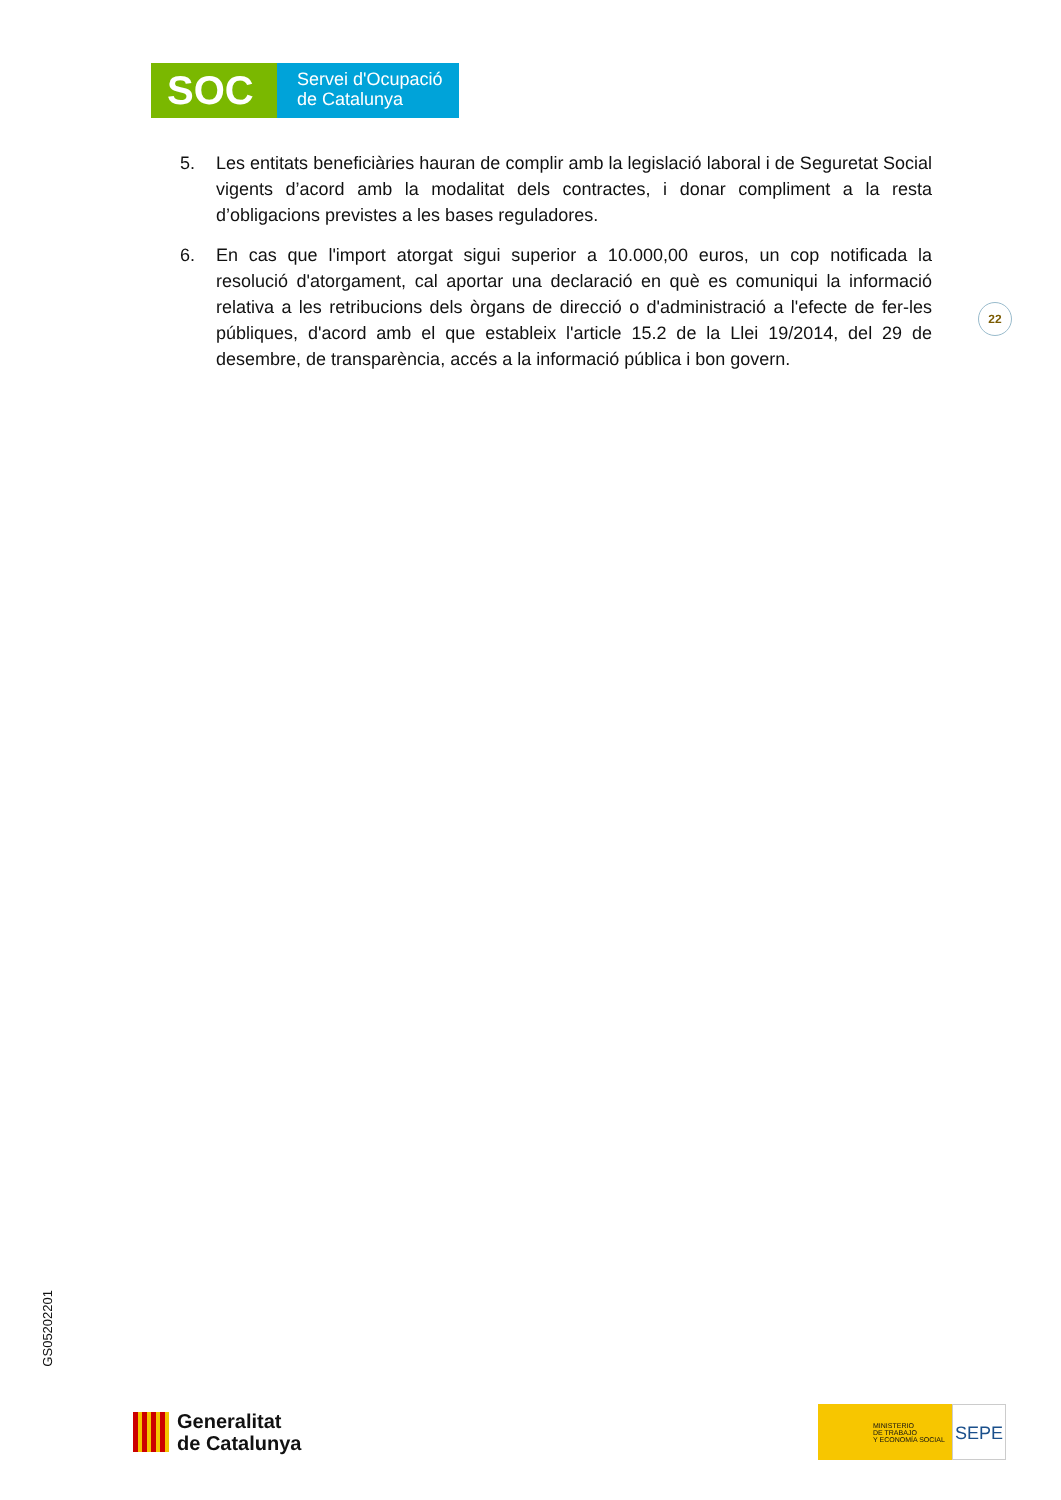SOC
Servei d'Ocupació
de Catalunya
5. Les entitats beneficiàries hauran de complir amb la legislació laboral i de Seguretat Social vigents d’acord amb la modalitat dels contractes, i donar compliment a la resta d’obligacions previstes a les bases reguladores.
6. En cas que l'import atorgat sigui superior a 10.000,00 euros, un cop notificada la resolució d'atorgament, cal aportar una declaració en què es comuniqui la informació relativa a les retribucions dels òrgans de direcció o d'administració a l'efecte de fer-les públiques, d'acord amb el que estableix l'article 15.2 de la Llei 19/2014, del 29 de desembre, de transparència, accés a la informació pública i bon govern.
22
GS05202201
Generalitat
de Catalunya
MINISTERIO
DE TRABAJO
Y ECONOMÍA SOCIAL
SEPE